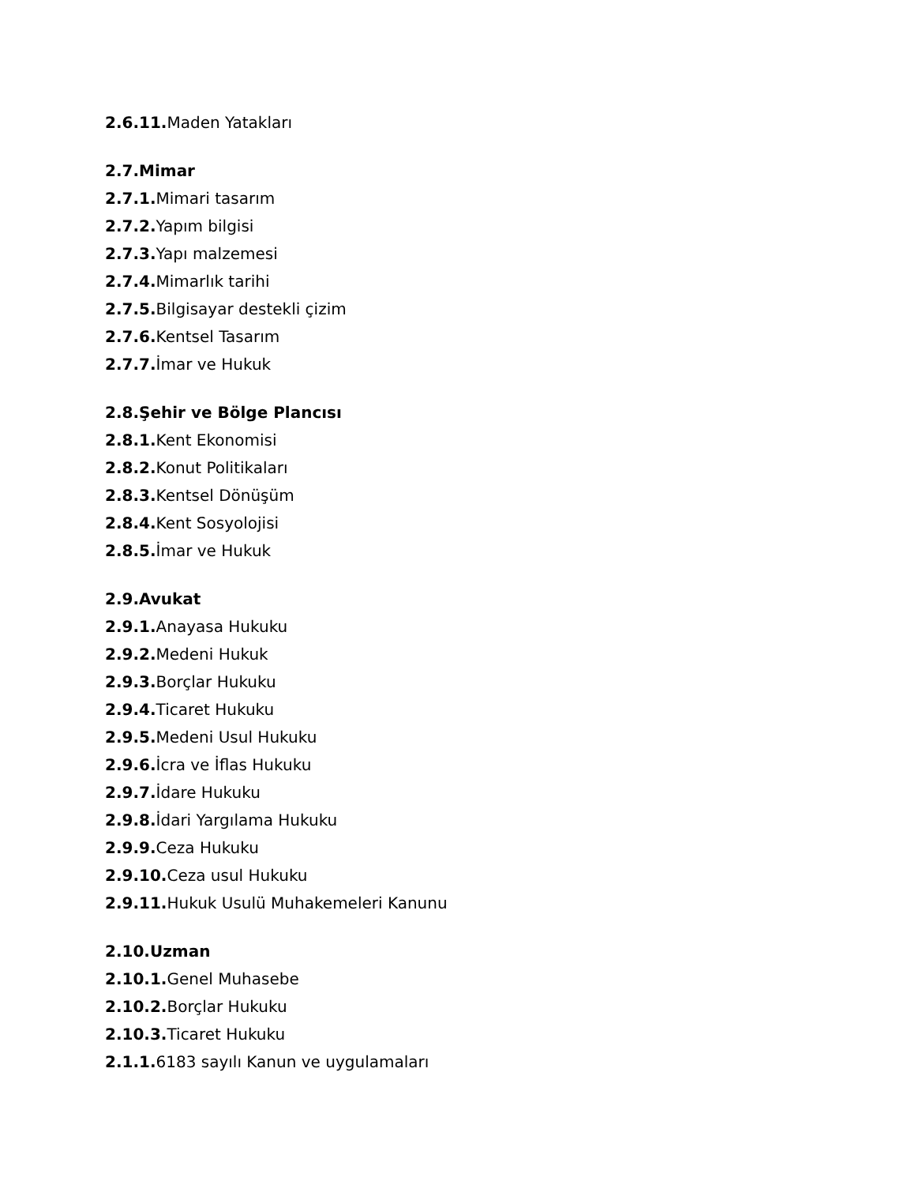2.6.11. Maden Yatakları
2.7.Mimar
2.7.1. Mimari tasarım
2.7.2. Yapım bilgisi
2.7.3. Yapı malzemesi
2.7.4. Mimarlık tarihi
2.7.5. Bilgisayar destekli çizim
2.7.6. Kentsel Tasarım
2.7.7. İmar ve Hukuk
2.8.Şehir ve Bölge Plancısı
2.8.1. Kent Ekonomisi
2.8.2. Konut Politikaları
2.8.3. Kentsel Dönüşüm
2.8.4. Kent Sosyolojisi
2.8.5. İmar ve Hukuk
2.9.Avukat
2.9.1. Anayasa Hukuku
2.9.2. Medeni Hukuk
2.9.3. Borçlar Hukuku
2.9.4. Ticaret Hukuku
2.9.5. Medeni Usul Hukuku
2.9.6. İcra ve İflas Hukuku
2.9.7. İdare Hukuku
2.9.8. İdari Yargılama Hukuku
2.9.9. Ceza Hukuku
2.9.10. Ceza usul Hukuku
2.9.11. Hukuk Usulü Muhakemeleri Kanunu
2.10.Uzman
2.10.1. Genel Muhasebe
2.10.2. Borçlar Hukuku
2.10.3. Ticaret Hukuku
2.1.1. 6183 sayılı Kanun ve uygulamaları